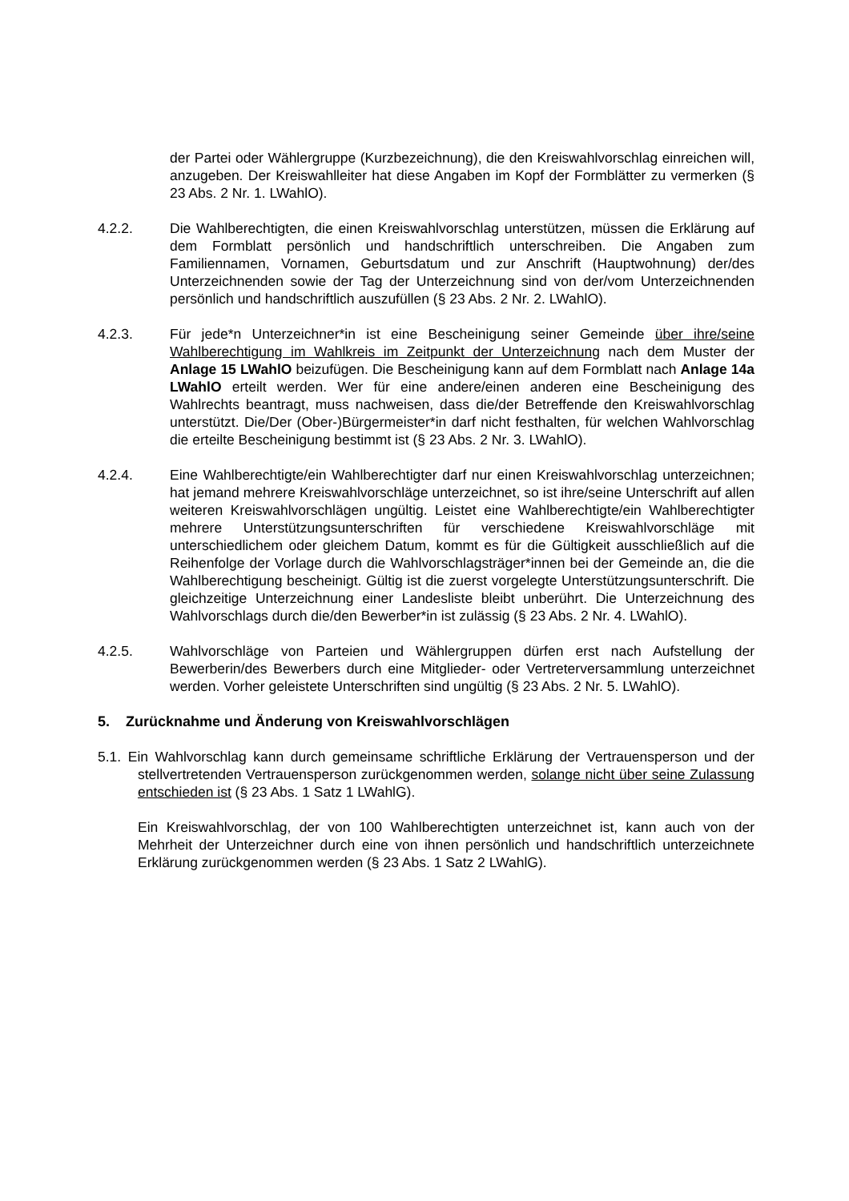der Partei oder Wählergruppe (Kurzbezeichnung), die den Kreiswahlvorschlag einreichen will, anzugeben. Der Kreiswahlleiter hat diese Angaben im Kopf der Formblätter zu vermerken (§ 23 Abs. 2 Nr. 1. LWahlO).
4.2.2. Die Wahlberechtigten, die einen Kreiswahlvorschlag unterstützen, müssen die Erklärung auf dem Formblatt persönlich und handschriftlich unterschreiben. Die Angaben zum Familiennamen, Vornamen, Geburtsdatum und zur Anschrift (Hauptwohnung) der/des Unterzeichnenden sowie der Tag der Unterzeichnung sind von der/vom Unterzeichnenden persönlich und handschriftlich auszufüllen (§ 23 Abs. 2 Nr. 2. LWahlO).
4.2.3. Für jede*n Unterzeichner*in ist eine Bescheinigung seiner Gemeinde über ihre/seine Wahlberechtigung im Wahlkreis im Zeitpunkt der Unterzeichnung nach dem Muster der Anlage 15 LWahlO beizufügen. Die Bescheinigung kann auf dem Formblatt nach Anlage 14a LWahlO erteilt werden. Wer für eine andere/einen anderen eine Bescheinigung des Wahlrechts beantragt, muss nachweisen, dass die/der Betreffende den Kreiswahlvorschlag unterstützt. Die/Der (Ober-)Bürgermeister*in darf nicht festhalten, für welchen Wahlvorschlag die erteilte Bescheinigung bestimmt ist (§ 23 Abs. 2 Nr. 3. LWahlO).
4.2.4. Eine Wahlberechtigte/ein Wahlberechtigter darf nur einen Kreiswahlvorschlag unterzeichnen; hat jemand mehrere Kreiswahlvorschläge unterzeichnet, so ist ihre/seine Unterschrift auf allen weiteren Kreiswahlvorschlägen ungültig. Leistet eine Wahlberechtigte/ein Wahlberechtigter mehrere Unterstützungsunterschriften für verschiedene Kreiswahlvorschläge mit unterschiedlichem oder gleichem Datum, kommt es für die Gültigkeit ausschließlich auf die Reihenfolge der Vorlage durch die Wahlvorschlagsträger*innen bei der Gemeinde an, die die Wahlberechtigung bescheinigt. Gültig ist die zuerst vorgelegte Unterstützungsunterschrift. Die gleichzeitige Unterzeichnung einer Landesliste bleibt unberührt. Die Unterzeichnung des Wahlvorschlags durch die/den Bewerber*in ist zulässig (§ 23 Abs. 2 Nr. 4. LWahlO).
4.2.5. Wahlvorschläge von Parteien und Wählergruppen dürfen erst nach Aufstellung der Bewerberin/des Bewerbers durch eine Mitglieder- oder Vertreterversammlung unterzeichnet werden. Vorher geleistete Unterschriften sind ungültig (§ 23 Abs. 2 Nr. 5. LWahlO).
5. Zurücknahme und Änderung von Kreiswahlvorschlägen
5.1. Ein Wahlvorschlag kann durch gemeinsame schriftliche Erklärung der Vertrauensperson und der stellvertretenden Vertrauensperson zurückgenommen werden, solange nicht über seine Zulassung entschieden ist (§ 23 Abs. 1 Satz 1 LWahlG).
Ein Kreiswahlvorschlag, der von 100 Wahlberechtigten unterzeichnet ist, kann auch von der Mehrheit der Unterzeichner durch eine von ihnen persönlich und handschriftlich unterzeichnete Erklärung zurückgenommen werden (§ 23 Abs. 1 Satz 2 LWahlG).